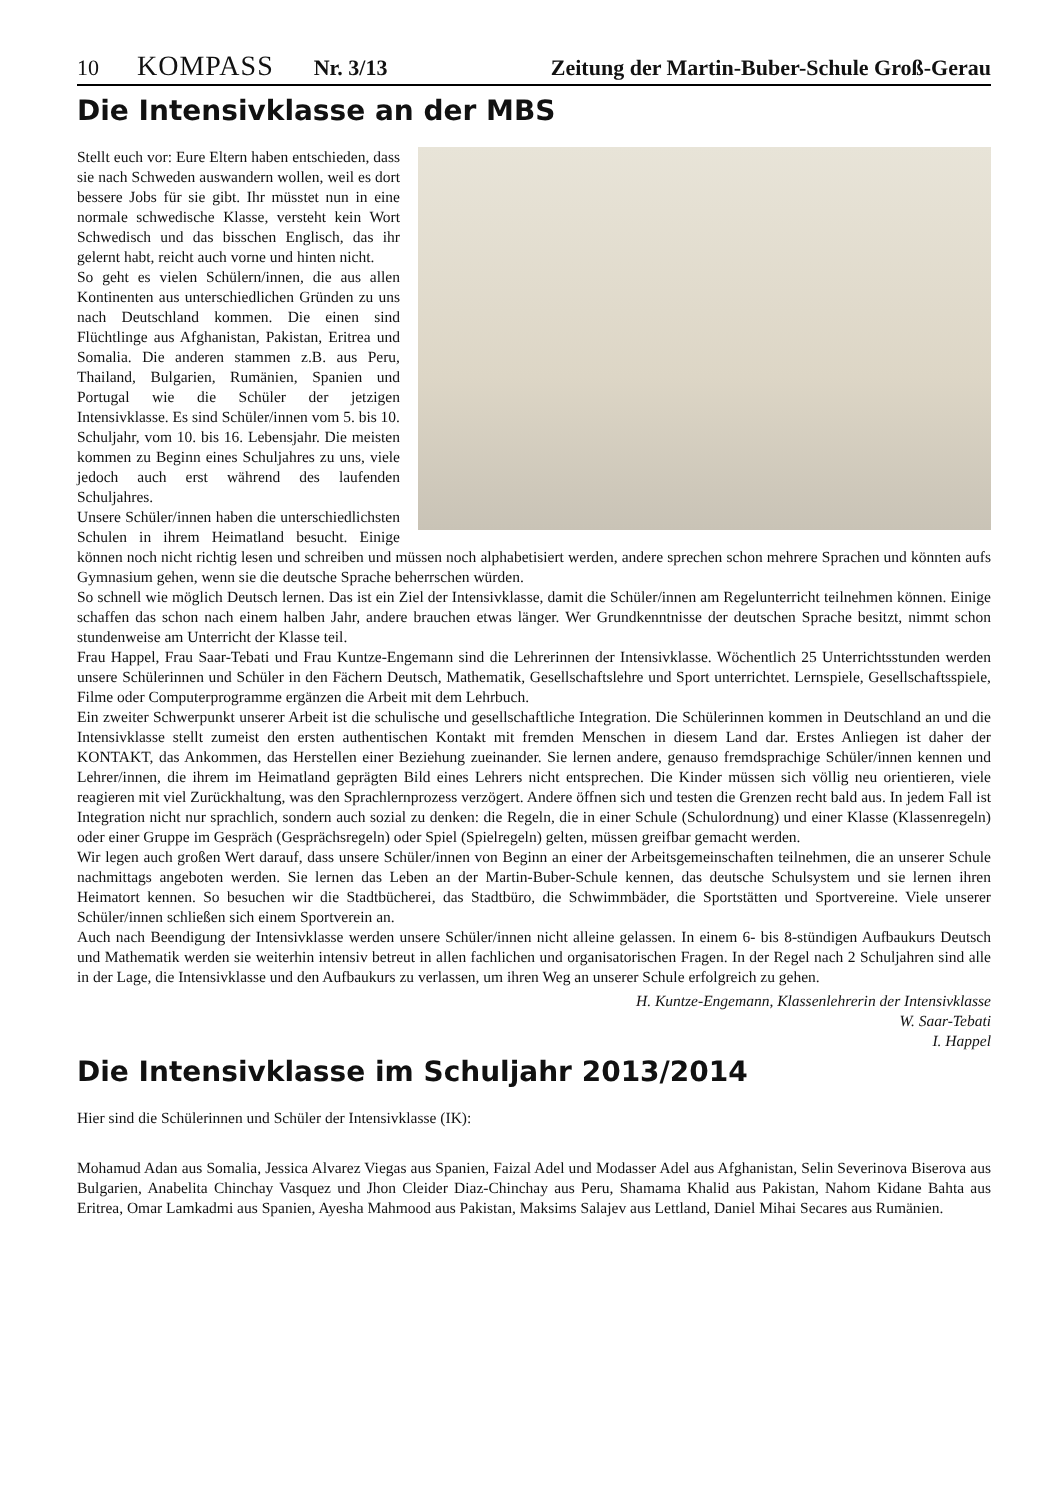10 KOMPASS Nr. 3/13 Zeitung der Martin-Buber-Schule Groß-Gerau
Die Intensivklasse an der MBS
Stellt euch vor: Eure Eltern haben entschieden, dass sie nach Schweden auswandern wollen, weil es dort bessere Jobs für sie gibt. Ihr müsstet nun in eine normale schwedische Klasse, versteht kein Wort Schwedisch und das bisschen Englisch, das ihr gelernt habt, reicht auch vorne und hinten nicht.
So geht es vielen Schülern/innen, die aus allen Kontinenten aus unterschiedlichen Gründen zu uns nach Deutschland kommen. Die einen sind Flüchtlinge aus Afghanistan, Pakistan, Eritrea und Somalia. Die anderen stammen z.B. aus Peru, Thailand, Bulgarien, Rumänien, Spanien und Portugal wie die Schüler der jetzigen Intensivklasse. Es sind Schüler/innen vom 5. bis 10. Schuljahr, vom 10. bis 16. Lebensjahr. Die meisten kommen zu Beginn eines Schuljahres zu uns, viele jedoch auch erst während des laufenden Schuljahres.
Unsere Schüler/innen haben die unterschiedlichsten Schulen in ihrem Heimatland besucht. Einige können noch nicht richtig lesen und schreiben und müssen noch alphabetisiert werden, andere sprechen schon mehrere Sprachen und könnten aufs Gymnasium gehen, wenn sie die deutsche Sprache beherrschen würden.
So schnell wie möglich Deutsch lernen. Das ist ein Ziel der Intensivklasse, damit die Schüler/innen am Regelunterricht teilnehmen können. Einige schaffen das schon nach einem halben Jahr, andere brauchen etwas länger. Wer Grundkenntnisse der deutschen Sprache besitzt, nimmt schon stundenweise am Unterricht der Klasse teil.
Frau Happel, Frau Saar-Tebati und Frau Kuntze-Engemann sind die Lehrerinnen der Intensivklasse. Wöchentlich 25 Unterrichtsstunden werden unsere Schülerinnen und Schüler in den Fächern Deutsch, Mathematik, Gesellschaftslehre und Sport unterrichtet. Lernspiele, Gesellschaftsspiele, Filme oder Computerprogramme ergänzen die Arbeit mit dem Lehrbuch.
Ein zweiter Schwerpunkt unserer Arbeit ist die schulische und gesellschaftliche Integration. Die Schülerinnen kommen in Deutschland an und die Intensivklasse stellt zumeist den ersten authentischen Kontakt mit fremden Menschen in diesem Land dar. Erstes Anliegen ist daher der KONTAKT, das Ankommen, das Herstellen einer Beziehung zueinander. Sie lernen andere, genauso fremdsprachige Schüler/innen kennen und Lehrer/innen, die ihrem im Heimatland geprägten Bild eines Lehrers nicht entsprechen. Die Kinder müssen sich völlig neu orientieren, viele reagieren mit viel Zurückhaltung, was den Sprachlernprozess verzögert. Andere öffnen sich und testen die Grenzen recht bald aus. In jedem Fall ist Integration nicht nur sprachlich, sondern auch sozial zu denken: die Regeln, die in einer Schule (Schulordnung) und einer Klasse (Klassenregeln) oder einer Gruppe im Gespräch (Gesprächsregeln) oder Spiel (Spielregeln) gelten, müssen greifbar gemacht werden.
Wir legen auch großen Wert darauf, dass unsere Schüler/innen von Beginn an einer der Arbeitsgemeinschaften teilnehmen, die an unserer Schule nachmittags angeboten werden. Sie lernen das Leben an der Martin-Buber-Schule kennen, das deutsche Schulsystem und sie lernen ihren Heimatort kennen. So besuchen wir die Stadtbücherei, das Stadtbüro, die Schwimmbäder, die Sportstätten und Sportvereine. Viele unserer Schüler/innen schließen sich einem Sportverein an.
Auch nach Beendigung der Intensivklasse werden unsere Schüler/innen nicht alleine gelassen. In einem 6- bis 8-stündigen Aufbaukurs Deutsch und Mathematik werden sie weiterhin intensiv betreut in allen fachlichen und organisatorischen Fragen. In der Regel nach 2 Schuljahren sind alle in der Lage, die Intensivklasse und den Aufbaukurs zu verlassen, um ihren Weg an unserer Schule erfolgreich zu gehen.
H. Kuntze-Engemann, Klassenlehrerin der Intensivklasse
W. Saar-Tebati
I. Happel
Die Intensivklasse im Schuljahr 2013/2014
Hier sind die Schülerinnen und Schüler der Intensivklasse (IK):
Mohamud Adan aus Somalia, Jessica Alvarez Viegas aus Spanien, Faizal Adel und Modasser Adel aus Afghanistan, Selin Severinova Biserova aus Bulgarien, Anabelita Chinchay Vasquez und Jhon Cleider Diaz-Chinchay aus Peru, Shamama Khalid aus Pakistan, Nahom Kidane Bahta aus Eritrea, Omar Lamkadmi aus Spanien, Ayesha Mahmood aus Pakistan, Maksims Salajev aus Lettland, Daniel Mihai Secares aus Rumänien.